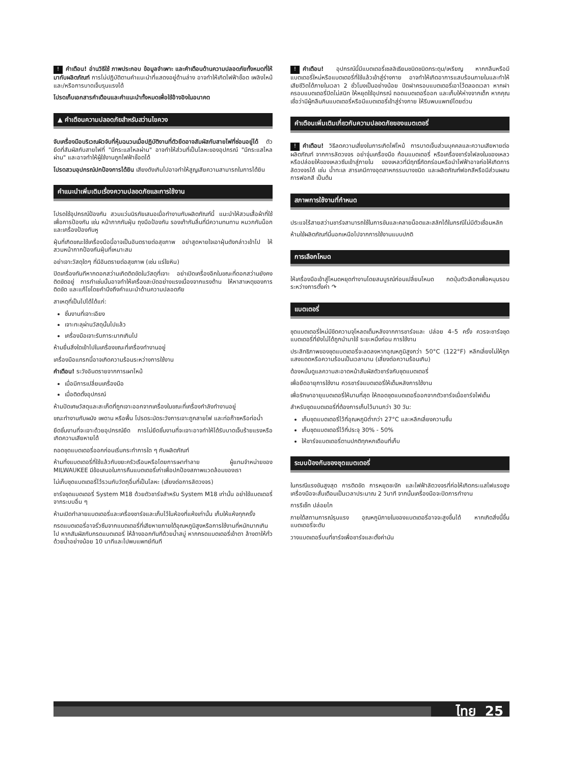! คำเตือน! อ่านวิธีใช้ ภาพประกอบ ข้อมูลจำเพาะ และคำเตือนด้านความปลอดภัยทั้งหมดที่ให้มากับผลิตภัณฑ์ การไม่ปฏิบัติตามคำแนะนำที่แสดงอยู่ด้านล่าง อาจทำให้เกิดไฟฟ้าช็อต เพลิงไหม้ และ/หรือการบาดเจ็บรุนแรงได้
โปรดเก็บเอกสารคำเตือนและคำแนะนำทั้งหมดเพื่อใช้อ้างอิงในอนาคต
▲ คำเตือนความปลอดภัยสำหรับสว่านไขควง
จับเครื่องมือบริเวณผิวจับที่หุ้มฉนวนเมื่อปฏิบัติงานที่ตัวยึดอาจสัมผัสกับสายไฟที่ซ่อนอยู่ได้ ตัวยึดที่สัมผัสกับสายไฟที่ "มีกระแสไหลผ่าน" อาจทำให้ส่วนที่เป็นโลหะของอุปกรณ์ "มีกระแสไหลผ่าน" และอาจทำให้ผู้ใช้งานถูกไฟฟ้าช็อตได้
โปรดสวมอุปกรณ์ปกป้องการได้ยิน เสียงดังเกินไปอาจทำให้สูญเสียความสามารถในการได้ยิน
คำแนะนำเพิ่มเติมเรื่องความปลอดภัยและการใช้งาน
โปรดใช้อุปกรณ์ป้องกัน สวมแว่นนิรภัยเสมอเมื่อทำงานกับผลิตภัณฑ์นี้ แนะนำให้สวมเสื้อผ้าที่ใช้เพื่อการป้องกัน เช่น หน้ากากกันฝุ่น ถุงมือป้องกัน รองเท้ากันลื่นที่มีความทนทาน หมวกกันน็อกและเครื่องป้องกันหู
ฝุ่นที่เกิดขณะใช้เครื่องมือนี้อาจเป็นอันตรายต่อสุขภาพ อย่าสูดหายใจเอาฝุ่นดังกล่าวเข้าไป ให้สวมหน้ากากป้องกันฝุ่นที่เหมาะสม
อย่าเจาะวัสดุใดๆ ที่มีอันตรายต่อสุขภาพ (เช่น แร่ใยหิน)
ปิดเครื่องทันทีหากดอกสว่านเกิดติดขัดในวัสดุที่เจาะ อย่าเปิดเครื่องอีกในขณะที่ดอกสว่านยังคงติดขัดอยู่ การทำเช่นนั้นอาจทำให้เครื่องสะบัดอย่างแรงเนื่องจากแรงต้าน ให้หาสาเหตุของการติดขัด และแก้ไขโดยคำนึงถึงคำแนะนำด้านความปลอดภัย
สาเหตุที่เป็นไปได้ได้แก่:
ชิ้นงานที่เจาะเอียง
เจาะทะลุผ่านวัสดุนั้นไปแล้ว
เครื่องมือเจาะรับภาระมากเกินไป
ห้ามยื่นสิ่งใดเข้าไปในเครื่องขณะที่เครื่องทำงานอยู่
เครื่องมือแทรกนี้อาจเกิดความร้อนระหว่างการใช้งาน
คำเตือน! ระวังอันตรายจากการเผาไหม้
เมื่อมีการเปลี่ยนเครื่องมือ
เมื่อติดตั้งอุปกรณ์
ห้ามปัดเศษวัสดุและสะเก็ดที่ถูกเจาะออกจากเครื่องในขณะที่เครื่องกำลังทำงานอยู่
ขณะทำงานกับผนัง เพดาน หรือพื้น โปรดระมัดระวังการเจาะถูกสายไฟ และท่อก๊าซหรือท่อน้ำ
ยึดชิ้นงานที่จะเจาะด้วยอุปกรณ์ยึด การไม่ยึดชิ้นงานที่จะเจาะอาจทำให้ได้รับบาดเจ็บร้ายแรงหรือเกิดความเสียหายได้
ถอดชุดแบตเตอรี่ออกก่อนเริ่มกระทำการใด ๆ กับผลิตภัณฑ์
ห้ามทิ้งแบตเตอรี่ที่ใช้แล้วกับขยะครัวเรือนหรือโดยการเผาทำลาย ผู้แทนจำหน่ายของ MILWAUKEE มีข้อเสนอในการคืนแบตเตอรี่เก่าเพื่อปกป้องสภาพแวดล้อมของเรา
ไม่เก็บชุดแบตเตอรี่ไว้รวมกับวัตถุอื่นที่เป็นโลหะ (เสี่ยงต่อการลัดวงจร)
ชาร์จชุดแบตเตอรี่ System M18 ด้วยตัวชาร์จสำหรับ System M18 เท่านั้น อย่าใช้แบตเตอรี่จากระบบอื่น ๆ
ห้ามเปิดทำลายแบตเตอรี่และเครื่องชาร์จและเก็บไว้ในห้องที่แห้งเท่านั้น เก็บให้แห้งทุกครั้ง
กรดแบตเตอรี่อาจรั่วซึมจากแบตเตอรี่ที่เสียหายภายใต้อุณหภูมิสูงหรือการใช้งานที่หนักมากเกินไป หากสัมผัสกับกรดแบตเตอรี่ ให้ล้างออกทันทีด้วยน้ำสบู่ หากกรดแบตเตอรี่เข้าตา ล้างตาให้ทั่วด้วยน้ำอย่างน้อย 10 นาทีและไปพบแพทย์ทันที
! คำเตือน! อุปกรณ์นี้มีแบตเตอรี่เซลลิเธียมชนิดชนิดกระดุม/เหรียญ หากกลืนหรือมีแบตเตอรี่ใหม่หรือแบตเตอรี่ที่ใช้แล้วเข้าสู่ร่างกาย อาจทำให้เกิดอาการแสบร้อนภายในและทำให้เสียชีวิตได้ภายในเวลา 2 ชั่วโมงเป็นอย่างน้อย ปิดฝาครอบแบตเตอรี่เอาไว้ตลอดเวลา หากฝาครอบแบตเตอรี่ปิดไม่สนิท ให้หยุดใช้อุปกรณ์ ถอดแบตเตอรี่ออก และเก็บให้ห่างจากเด็ก หากคุณเชื่อว่ามีผู้กลืนกินแบตเตอรี่หรือมีแบตเตอรี่เข้าสู่ร่างกาย ให้รีบพบแพทย์โดยด่วน
คำเตือนเพิ่มเติมเกี่ยวกับความปลอดภัยของแบตเตอรี่
! คำเตือน! วิธีลดความเสี่ยงในการเกิดไฟไหม้ การบาดเจ็บส่วนบุคคลและความเสียหายต่อผลิตภัณฑ์ จากการลัดวงจร อย่าจุ่มเครื่องมือ ก้อนแบตเตอรี่ หรือเครื่องชาร์จไฟลงในของเหลวหรือปล่อยให้ของเหลวซึมเข้าสู่ภายใน ของเหลวที่มีฤทธิ์กัดกร่อนหรือนำไฟฟ้าอาจก่อให้เกิดการลัดวงจรได้ เช่น น้ำทะเล สารเคมีทางอุตสาหกรรมบางชนิด และผลิตภัณฑ์ฟอกสีหรือมีส่วนผสมการฟอกสี เป็นต้น
สภาพการใช้งานที่กำหนด
ประแจไร้สายสว่านชาร์จสามารถใช้ในการขันและคลายน็อตและสลักได้ในกรณีไม่มีตัวเชื่อมหลัก
ห้ามใช้ผลิตภัณฑ์นี้นอกเหนือไปจากการใช้งานแบบปกติ
การเลือกโหมด
ให้เครื่องมือเข้าสู่โหมดหยุดทำงานโดยสมบูรณ์ก่อนเปลี่ยนโหมด กดปุ่มตัวเลือกเพื่อหมุนรอบระหว่างการตั้งค่า ↷
แบตเตอรี่
ชุดแบตเตอรี่ใหม่มีขีดความจุโหลดเต็มหลังจากการชาร์จและ ปล่อย 4–5 ครั้ง ควรจะชาร์จชุดแบตเตอรี่ที่ยังไม่ได้ถูกนำมาใช้ ระยะหนึ่งก่อน การใช้งาน
ประสิทธิภาพของชุดแบตเตอรี่จะลดลงหากอุณหภูมิสูงกว่า 50°C (122°F) หลีกเลี่ยงไม่ให้ถูกแสงแดดหรือความร้อนเป็นเวลานาน (เสี่ยงต่อความร้อนเกิน)
ต้องหมั่นดูแลความสะอาดหน้าสัมผัสตัวชาร์จกับชุดแบตเตอรี่
เพื่อยืดอายุการใช้งาน ควรชาร์จแบตเตอรี่ให้เต็มหลังการใช้งาน
เพื่อรักษาอายุแบตเตอรี่ให้นานที่สุด ให้ถอดชุดแบตเตอรี่ออกจากตัวชาร์จเมื่อชาร์จไฟเต็ม
สำหรับชุดแบตเตอรี่ที่ต้องการเก็บไว้นานกว่า 30 วัน:
เก็บชุดแบตเตอรี่ไว้ที่อุณหภูมิต่ำกว่า 27°C และหลีกเลี่ยงความชื้น
เก็บชุดแบตเตอรี่ไว้ที่ประจุ 30% - 50%
ให้ชาร์จแบตเตอรี่ตามปกติทุกหกเดือนที่เก็บ
ระบบป้องกันของชุดแบตเตอรี่
ในกรณีแรงขันสูงสุด การติดขัด การหยุดชะงัก และไฟฟ้าลัดวงจรที่ก่อให้เกิดกระแสไฟแรงสูง เครื่องมือจะสั่นเตือนเป็นเวลาประมาณ 2 วินาที จากนั้นเครื่องมือจะปิดการทำงาน
การรีเซ็ท ปล่อยไก
ภายใต้สถานการณ์รุนแรง อุณหภูมิภายในของแบตเตอรี่อาจจะสูงขึ้นได้ หากเกิดสิ่งนี้ขึ้น แบตเตอรี่จะดับ
วางแบตเตอรี่บนที่ชาร์จเพื่อชาร์จและตั้งค่ามัน
ไทย 25